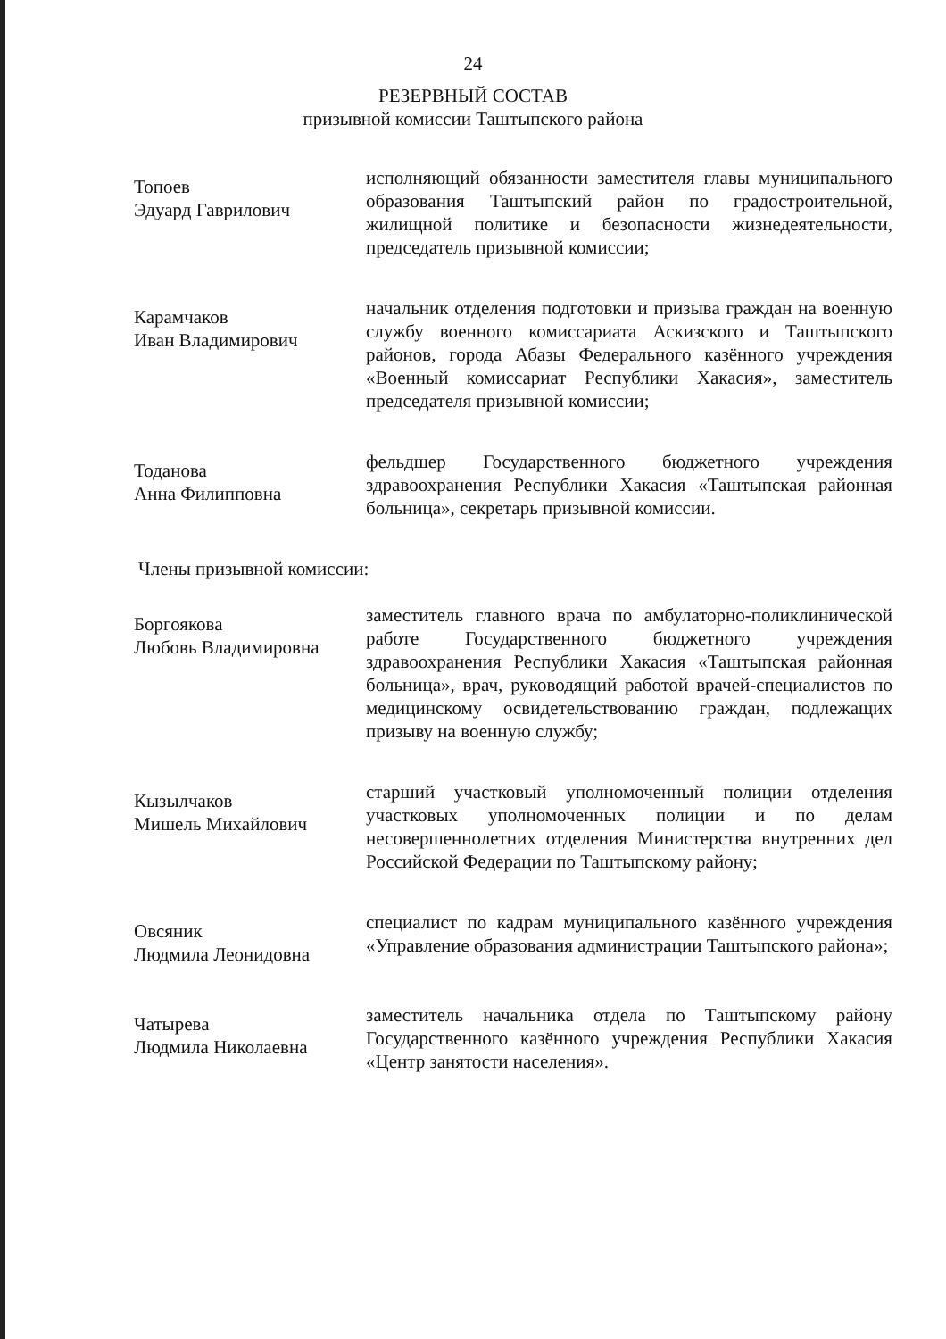24
РЕЗЕРВНЫЙ СОСТАВ
призывной комиссии Таштыпского района
Топоев
Эдуард Гаврилович
исполняющий обязанности заместителя главы муниципального образования Таштыпский район по градостроительной, жилищной политике и безопасности жизнедеятельности, председатель призывной комиссии;
Карамчаков
Иван Владимирович
начальник отделения подготовки и призыва граждан на военную службу военного комиссариата Аскизского и Таштыпского районов, города Абазы Федерального казённого учреждения «Военный комиссариат Республики Хакасия», заместитель председателя призывной комиссии;
Тоданова
Анна Филипповна
фельдшер Государственного бюджетного учреждения здравоохранения Республики Хакасия «Таштыпская районная больница», секретарь призывной комиссии.
Члены призывной комиссии:
Боргоякова
Любовь Владимировна
заместитель главного врача по амбулаторно-поликлинической работе Государственного бюджетного учреждения здравоохранения Республики Хакасия «Таштыпская районная больница», врач, руководящий работой врачей-специалистов по медицинскому освидетельствованию граждан, подлежащих призыву на военную службу;
Кызылчаков
Мишель Михайлович
старший участковый уполномоченный полиции отделения участковых уполномоченных полиции и по делам несовершеннолетних отделения Министерства внутренних дел Российской Федерации по Таштыпскому району;
Овсяник
Людмила Леонидовна
специалист по кадрам муниципального казённого учреждения «Управление образования администрации Таштыпского района»;
Чатырева
Людмила Николаевна
заместитель начальника отдела по Таштыпскому району Государственного казённого учреждения Республики Хакасия «Центр занятости населения».